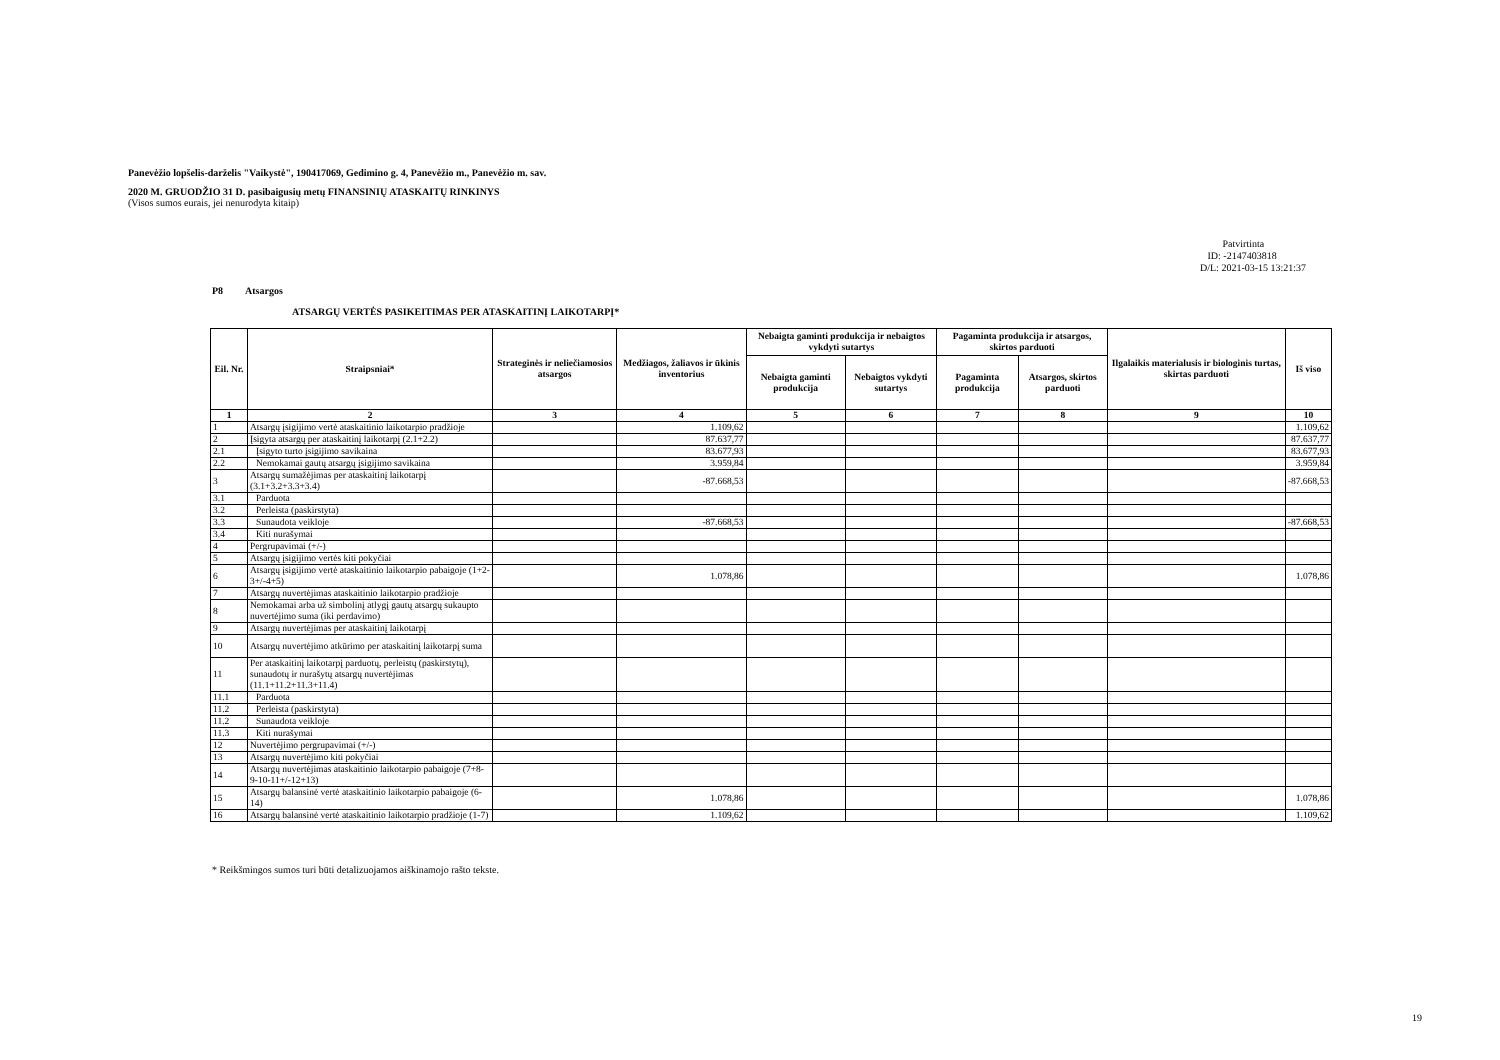Panevėžio lopšelis-darželis "Vaikystė", 190417069, Gedimino g. 4, Panevėžio m., Panevėžio m. sav.
2020 M. GRUODŽIO 31 D. pasibaigusių metų FINANSINIŲ ATASKAITŲ RINKINYS
(Visos sumos eurais, jei nenurodyta kitaip)
Patvirtinta
ID: -2147403818
D/L: 2021-03-15 13:21:37
P8 Atsargos
ATSARGŲ VERTĖS PASIKEITIMAS PER ATASKAITINĮ LAIKOTARPĮ*
| Eil. Nr. | Straipsniai* | Strateginės ir neliečiamosios atsargos | Medžiagos, žaliavos ir ūkinis inventorius | Nebaigta gaminti produkcija ir nebaigtos vykdyti sutartys | | Pagaminta produkcija ir atsargos, skirtos parduoti | | Ilgalaikis materialusis ir biologinis turtas, skirtas parduoti | Iš viso |
| --- | --- | --- | --- | --- | --- | --- | --- | --- | --- |
| | | | | Nebaigta gaminti produkcija | Nebaigtos vykdyti sutartys | Pagaminta produkcija | Atsargos, skirtos parduoti | | |
| 1 | 2 | 3 | 4 | 5 | 6 | 7 | 8 | 9 | 10 |
| 1 | Atsargų įsigijimo vertė ataskaitinio laikotarpio pradžioje | | 1.109,62 | | | | | | 1.109,62 |
| 2 | Įsigyta atsargų per ataskaitinį laikotarpį (2.1+2.2) | | 87.637,77 | | | | | | 87.637,77 |
| 2.1 | Įsigyto turto įsigijimo savikaina | | 83.677,93 | | | | | | 83.677,93 |
| 2.2 | Nemokamai gautų atsargų įsigijimo savikaina | | 3.959,84 | | | | | | 3.959,84 |
| 3 | Atsargų sumažėjimas per ataskaitinį laikotarpį (3.1+3.2+3.3+3.4) | | -87.668,53 | | | | | | -87.668,53 |
| 3.1 | Parduota | | | | | | | | |
| 3.2 | Perleista (paskirstyta) | | | | | | | | |
| 3.3 | Sunaudota veikloje | | -87.668,53 | | | | | | -87.668,53 |
| 3.4 | Kiti nurašymai | | | | | | | | |
| 4 | Pergrupavimai (+/-) | | | | | | | | |
| 5 | Atsargų įsigijimo vertės kiti pokyčiai | | | | | | | | |
| 6 | Atsargų įsigijimo vertė ataskaitinio laikotarpio pabaigoje (1+2-3+/-4+5) | | 1.078,86 | | | | | | 1.078,86 |
| 7 | Atsargų nuvertėjimas ataskaitinio laikotarpio pradžioje | | | | | | | | |
| 8 | Nemokamai arba už simbolinį atlygį gautų atsargų sukaupto nuvertėjimo suma (iki perdavimo) | | | | | | | | |
| 9 | Atsargų nuvertėjimas per ataskaitinį laikotarpį | | | | | | | | |
| 10 | Atsargų nuvertėjimo atkūrimo per ataskaitinį laikotarpį suma | | | | | | | | |
| 11 | Per ataskaitinį laikotarpį parduotų, perleistų (paskirstytų), sunaudotų ir nurašytų atsargų nuvertėjimas (11.1+11.2+11.3+11.4) | | | | | | | | |
| 11.1 | Parduota | | | | | | | | |
| 11.2 | Perleista (paskirstyta) | | | | | | | | |
| 11.2 | Sunaudota veikloje | | | | | | | | |
| 11.3 | Kiti nurašymai | | | | | | | | |
| 12 | Nuvertėjimo pergrupavimai (+/-) | | | | | | | | |
| 13 | Atsargų nuvertėjimo kiti pokyčiai | | | | | | | | |
| 14 | Atsargų nuvertėjimas ataskaitinio laikotarpio pabaigoje (7+8-9-10-11+/-12+13) | | | | | | | | |
| 15 | Atsargų balansinė vertė ataskaitinio laikotarpio pabaigoje (6-14) | | 1.078,86 | | | | | | 1.078,86 |
| 16 | Atsargų balansinė vertė ataskaitinio laikotarpio pradžioje (1-7) | | 1.109,62 | | | | | | 1.109,62 |
* Reikšmingos sumos turi būti detalizuojamos aiškinamojo rašto tekste.
19